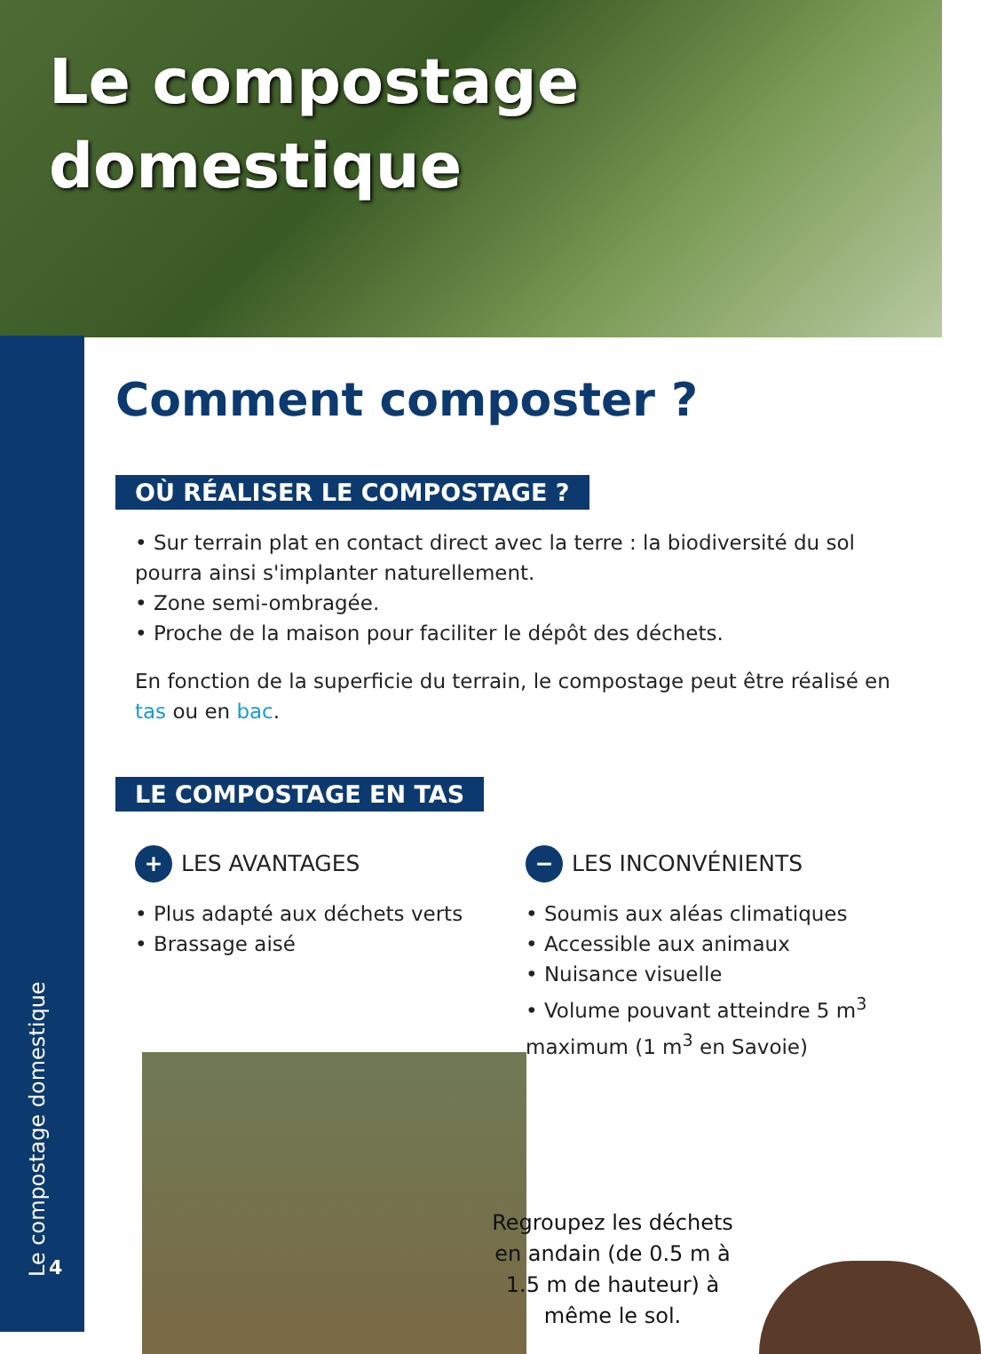Le compostage
domestique
Le compostage domestique
4
Comment composter ?
OÙ RÉALISER LE COMPOSTAGE ?
• Sur terrain plat en contact direct avec la terre : la biodiversité du sol pourra ainsi s'implanter naturellement.
• Zone semi-ombragée.
• Proche de la maison pour faciliter le dépôt des déchets.
En fonction de la superficie du terrain, le compostage peut être réalisé en tas ou en bac.
LE COMPOSTAGE EN TAS
+ LES AVANTAGES
• Plus adapté aux déchets verts
• Brassage aisé
− LES INCONVÉNIENTS
• Soumis aux aléas climatiques
• Accessible aux animaux
• Nuisance visuelle
• Volume pouvant atteindre 5 m<sup>3</sup> maximum (1 m<sup>3</sup> en Savoie)
Regroupez les déchets en andain (de 0.5 m à 1.5 m de hauteur) à même le sol.